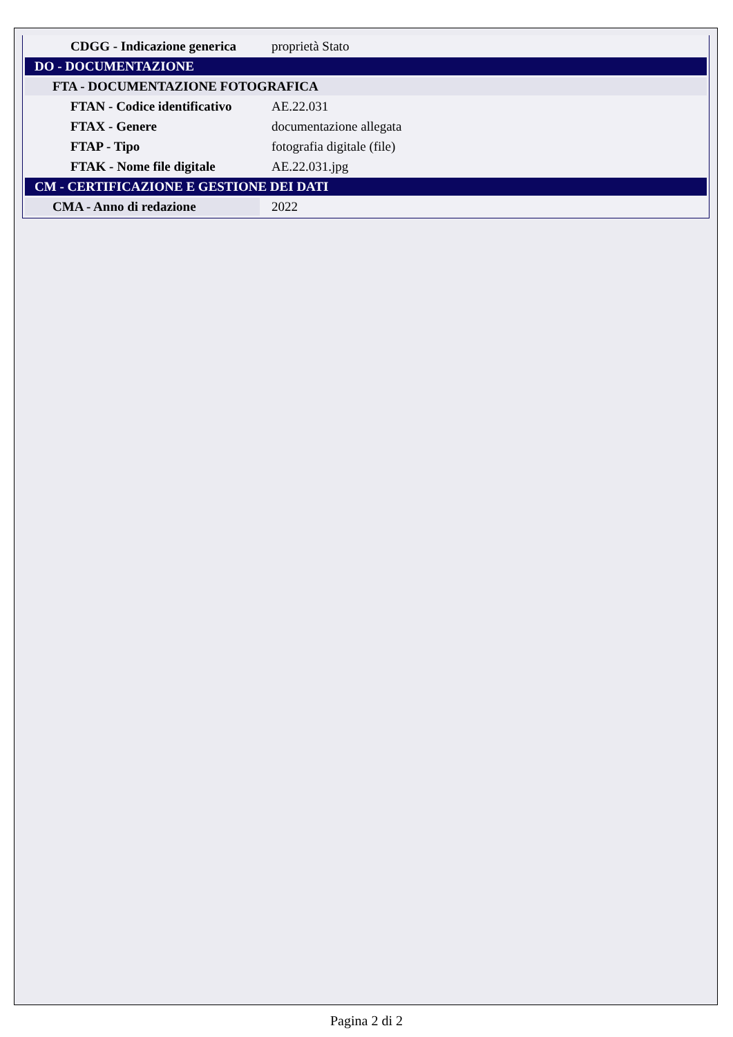| CDGG - Indicazione generica | proprietà Stato |
| DO - DOCUMENTAZIONE | |
| FTA - DOCUMENTAZIONE FOTOGRAFICA | |
| FTAN - Codice identificativo | AE.22.031 |
| FTAX - Genere | documentazione allegata |
| FTAP - Tipo | fotografia digitale (file) |
| FTAK - Nome file digitale | AE.22.031.jpg |
| CM - CERTIFICAZIONE E GESTIONE DEI DATI | |
| CMA - Anno di redazione | 2022 |
Pagina 2 di 2